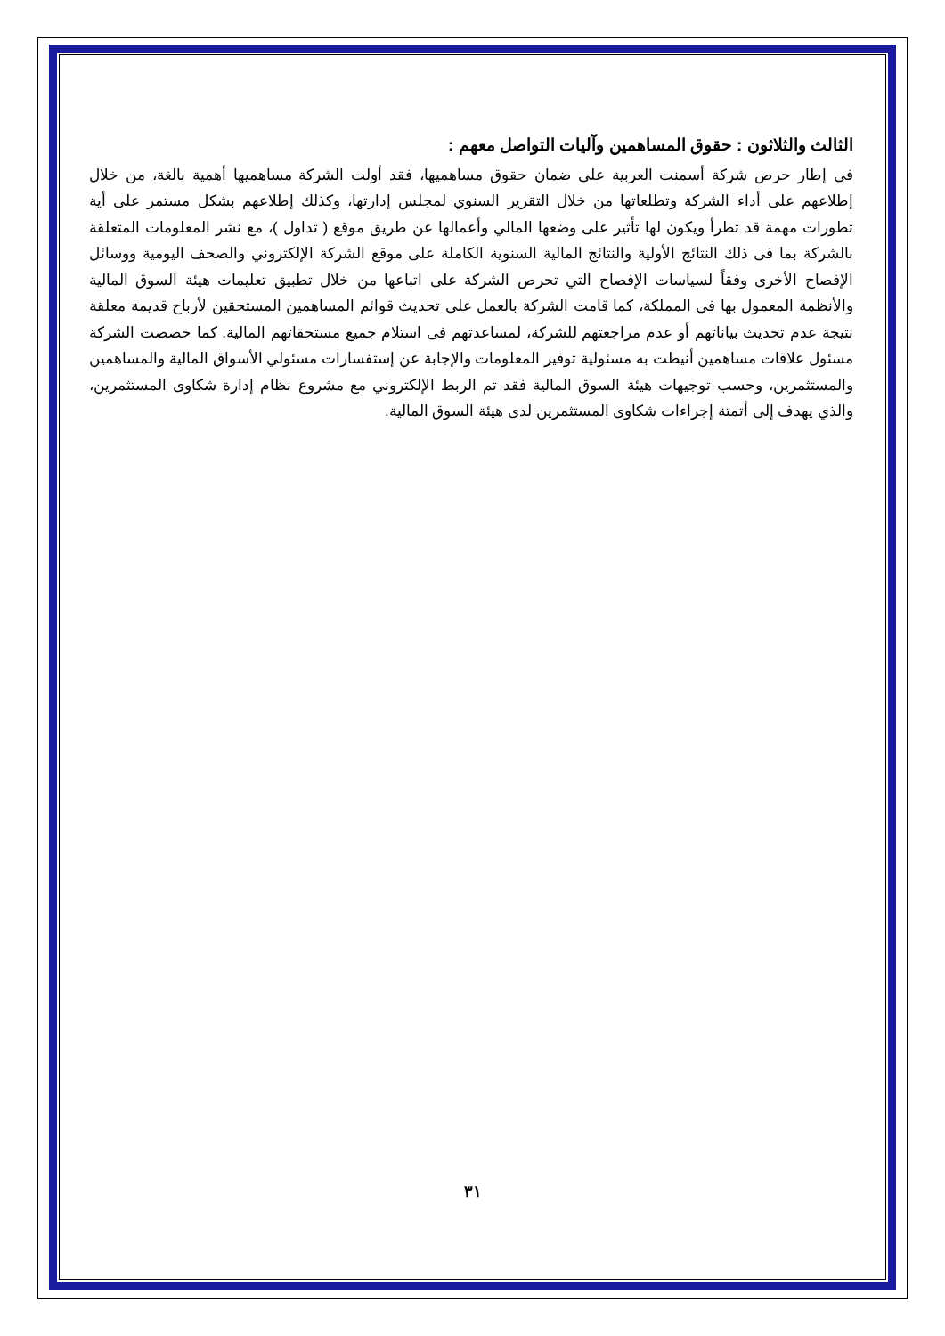الثالث والثلاثون : حقوق المساهمين وآليات التواصل معهم :
فى إطار حرص شركة أسمنت العربية على ضمان حقوق مساهميها، فقد أولت الشركة مساهميها أهمية بالغة، من خلال إطلاعهم على أداء الشركة وتطلعاتها من خلال التقرير السنوي لمجلس إدارتها، وكذلك إطلاعهم بشكل مستمر على أية تطورات مهمة قد تطرأ ويكون لها تأثير على وضعها المالي وأعمالها عن طريق موقع ( تداول )، مع نشر المعلومات المتعلقة بالشركة بما فى ذلك النتائج الأولية والنتائج المالية السنوية الكاملة على موقع الشركة الإلكتروني والصحف اليومية ووسائل الإفصاح الأخرى وفقاً لسياسات الإفصاح التي تحرص الشركة على اتباعها من خلال تطبيق تعليمات هيئة السوق المالية والأنظمة المعمول بها فى المملكة، كما قامت الشركة بالعمل على تحديث قوائم المساهمين المستحقين لأرباح قديمة معلقة نتيجة عدم تحديث بياناتهم أو عدم مراجعتهم للشركة، لمساعدتهم فى استلام جميع مستحقاتهم المالية. كما خصصت الشركة مسئول علاقات مساهمين أنيطت به مسئولية توفير المعلومات والإجابة عن إستفسارات مسئولي الأسواق المالية والمساهمين والمستثمرين، وحسب توجيهات هيئة السوق المالية فقد تم الربط الإلكتروني مع مشروع نظام إدارة شكاوى المستثمرين، والذي يهدف إلى أتمتة إجراءات شكاوى المستثمرين لدى هيئة السوق المالية.
٣١